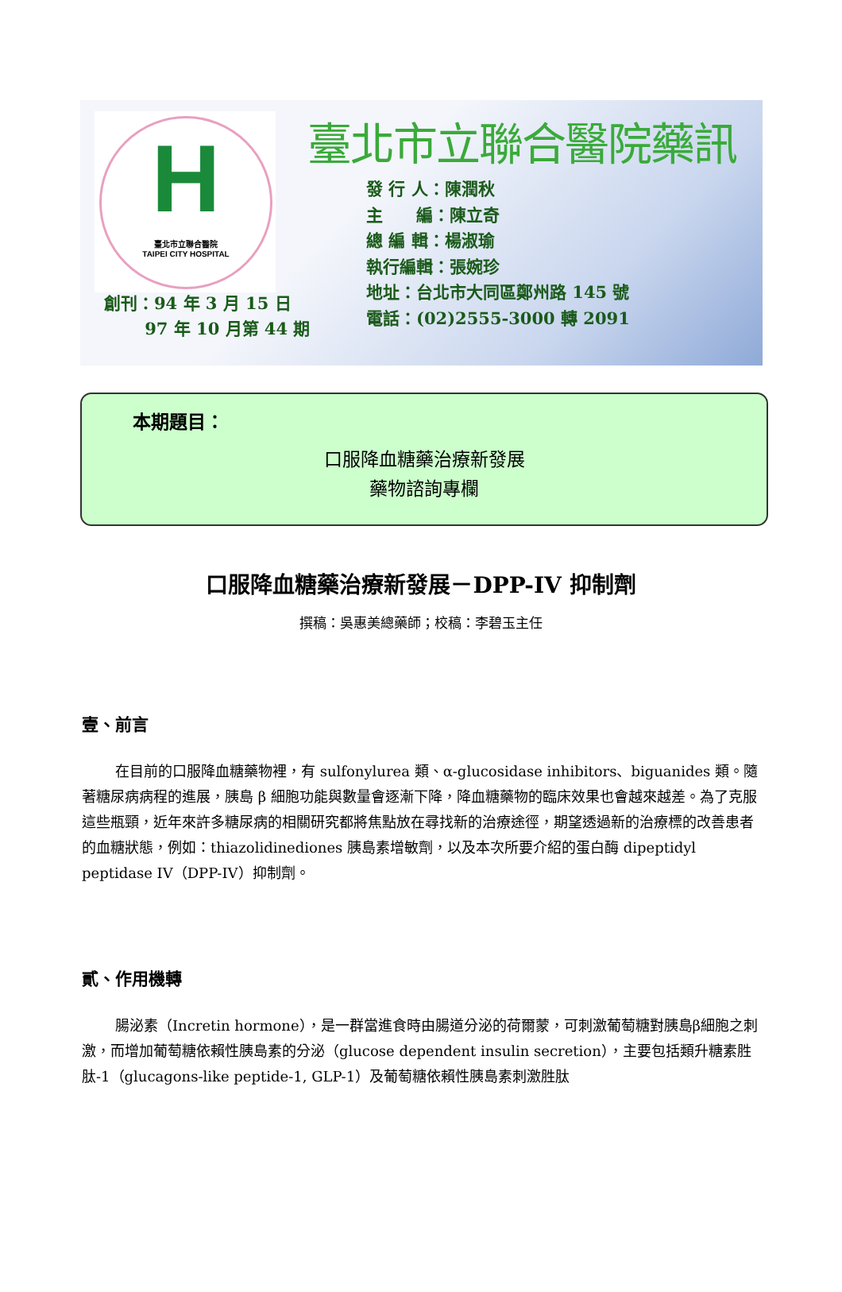H
臺北市立聯合醫院
TAIPEI CITY HOSPITAL
臺北市立聯合醫院藥訊
發 行 人：陳潤秋
主　　編：陳立奇
總 編 輯：楊淑瑜
執行編輯：張婉珍
地址：台北市大同區鄭州路 145 號
電話：(02)2555-3000 轉 2091
創刊：94 年 3 月 15 日
97 年 10 月第 44 期
本期題目：
口服降血糖藥治療新發展
藥物諮詢專欄
口服降血糖藥治療新發展－DPP-IV 抑制劑
撰稿：吳惠美總藥師；校稿：李碧玉主任
壹、前言
在目前的口服降血糖藥物裡，有 sulfonylurea 類、α-glucosidase inhibitors、biguanides 類。隨著糖尿病病程的進展，胰島 β 細胞功能與數量會逐漸下降，降血糖藥物的臨床效果也會越來越差。為了克服這些瓶頸，近年來許多糖尿病的相關研究都將焦點放在尋找新的治療途徑，期望透過新的治療標的改善患者的血糖狀態，例如：thiazolidinediones 胰島素增敏劑，以及本次所要介紹的蛋白酶 dipeptidyl peptidase IV（DPP-IV）抑制劑。
貳、作用機轉
腸泌素（Incretin hormone），是一群當進食時由腸道分泌的荷爾蒙，可刺激葡萄糖對胰島β細胞之刺激，而增加葡萄糖依賴性胰島素的分泌（glucose dependent insulin secretion），主要包括類升糖素胜肽-1（glucagons-like peptide-1, GLP-1）及葡萄糖依賴性胰島素刺激胜肽